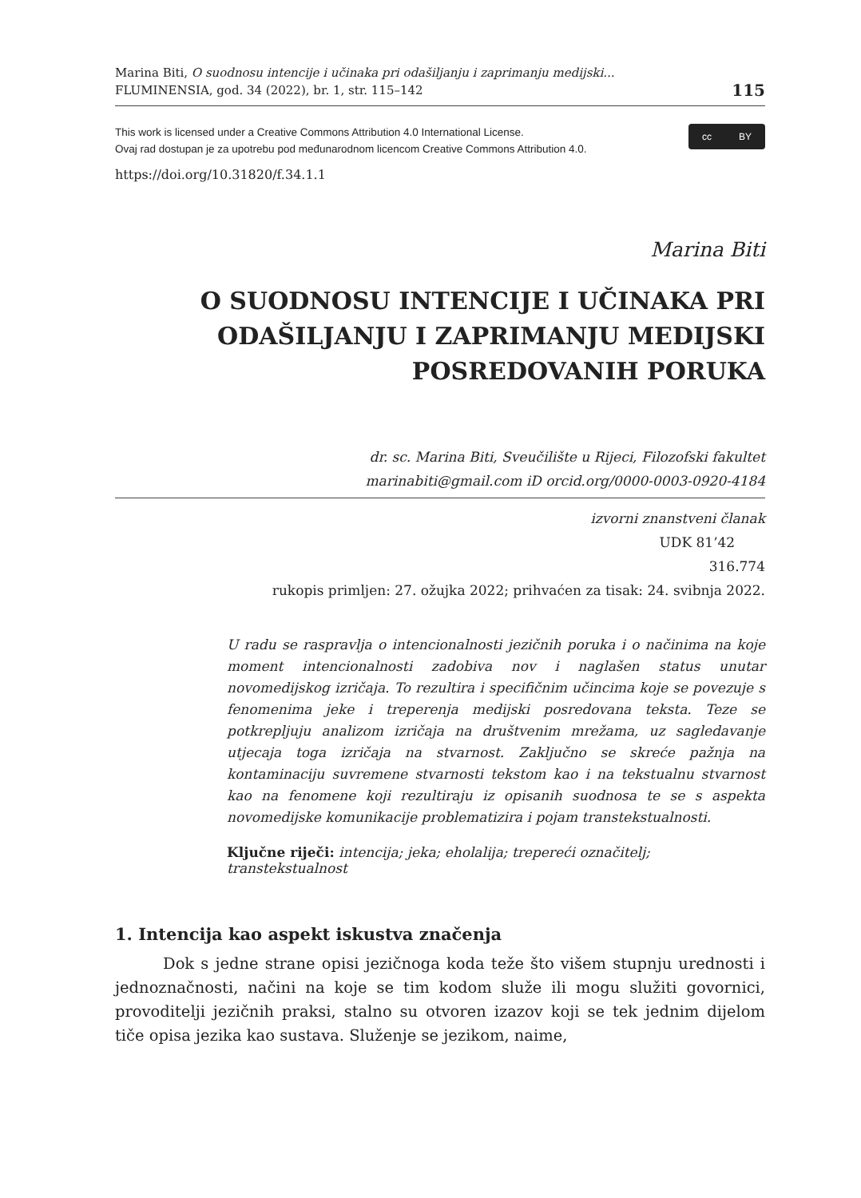Marina Biti, O suodnosu intencije i učinaka pri odašiljanju i zaprimanju medijski...
FLUMINENSIA, god. 34 (2022), br. 1, str. 115–142
115
This work is licensed under a Creative Commons Attribution 4.0 International License.
Ovaj rad dostupan je za upotrebu pod međunarodnom licencom Creative Commons Attribution 4.0.
cc BY
https://doi.org/10.31820/f.34.1.1
Marina Biti
O SUODNOSU INTENCIJE I UČINAKA PRI ODAŠILJANJU I ZAPRIMANJU MEDIJSKI POSREDOVANIH PORUKA
dr. sc. Marina Biti, Sveučilište u Rijeci, Filozofski fakultet
marinabiti@gmail.com iD orcid.org/0000-0003-0920-4184
izvorni znanstveni članak
UDK 81’42
316.774
rukopis primljen: 27. ožujka 2022; prihvaćen za tisak: 24. svibnja 2022.
U radu se raspravlja o intencionalnosti jezičnih poruka i o načinima na koje moment intencionalnosti zadobiva nov i naglašen status unutar novomedijskog izričaja. To rezultira i specifičnim učincima koje se povezuje s fenomenima jeke i treperenja medijski posredovana teksta. Teze se potkrepljuju analizom izričaja na društvenim mrežama, uz sagledavanje utjecaja toga izričaja na stvarnost. Zaključno se skreće pažnja na kontaminaciju suvremene stvarnosti tekstom kao i na tekstualnu stvarnost kao na fenomene koji rezultiraju iz opisanih suodnosa te se s aspekta novomedijske komunikacije problematizira i pojam transtekstualnosti.
Ključne riječi: intencija; jeka; eholalija; trepereći označitelj; transtekstualnost
1. Intencija kao aspekt iskustva značenja
Dok s jedne strane opisi jezičnoga koda teže što višem stupnju urednosti i jednoznačnosti, načini na koje se tim kodom služe ili mogu služiti govornici, provoditelji jezičnih praksi, stalno su otvoren izazov koji se tek jednim dijelom tiče opisa jezika kao sustava. Služenje se jezikom, naime,